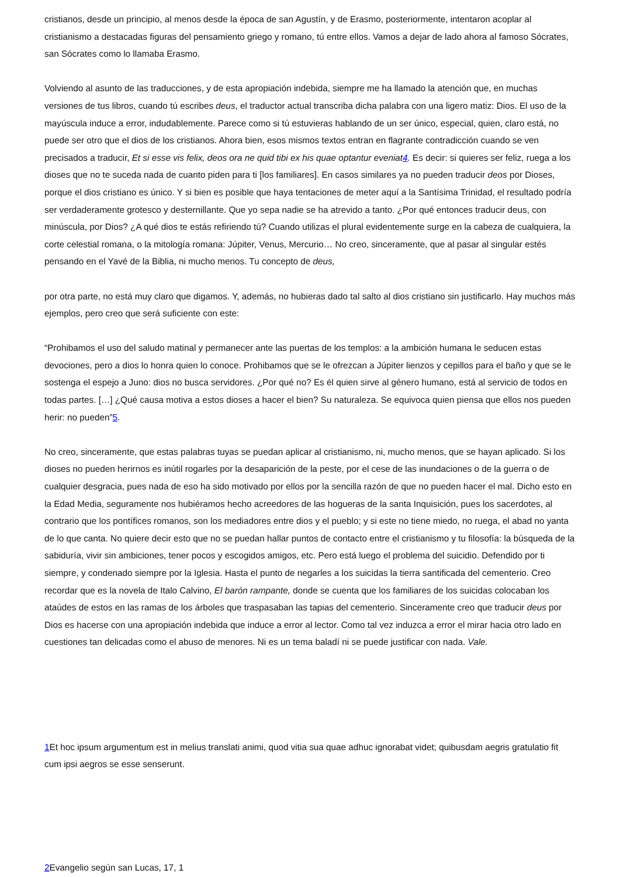cristianos, desde un principio, al menos desde la época de san Agustín, y de Erasmo, posteriormente, intentaron acoplar al cristianismo a destacadas figuras del pensamiento griego y romano, tú entre ellos. Vamos a dejar de lado ahora al famoso Sócrates, san Sócrates como lo llamaba Erasmo.
Volviendo al asunto de las traducciones, y de esta apropiación indebida, siempre me ha llamado la atención que, en muchas versiones de tus libros, cuando tú escribes deus, el traductor actual transcriba dicha palabra con una ligero matiz: Dios. El uso de la mayúscula induce a error, indudablemente. Parece como si tú estuvieras hablando de un ser único, especial, quien, claro está, no puede ser otro que el dios de los cristianos. Ahora bien, esos mismos textos entran en flagrante contradicción cuando se ven precisados a traducir, Et si esse vis felix, deos ora ne quid tibi ex his quae optantur eveniat4. Es decir: si quieres ser feliz, ruega a los dioses que no te suceda nada de cuanto piden para ti [los familiares]. En casos similares ya no pueden traducir deos por Dioses, porque el dios cristiano es único. Y si bien es posible que haya tentaciones de meter aquí a la Santísima Trinidad, el resultado podría ser verdaderamente grotesco y desternillante. Que yo sepa nadie se ha atrevido a tanto. ¿Por qué entonces traducir deus, con minúscula, por Dios? ¿A qué dios te estás refiriendo tú? Cuando utilizas el plural evidentemente surge en la cabeza de cualquiera, la corte celestial romana, o la mitología romana: Júpiter, Venus, Mercurio… No creo, sinceramente, que al pasar al singular estés pensando en el Yavé de la Biblia, ni mucho menos. Tu concepto de deus,
por otra parte, no está muy claro que digamos. Y, además, no hubieras dado tal salto al dios cristiano sin justificarlo. Hay muchos más ejemplos, pero creo que será suficiente con este:
“Prohibamos el uso del saludo matinal y permanecer ante las puertas de los templos: a la ambición humana le seducen estas devociones, pero a dios lo honra quien lo conoce. Prohibamos que se le ofrezcan a Júpiter lienzos y cepillos para el baño y que se le sostenga el espejo a Juno: dios no busca servidores. ¿Por qué no? Es él quien sirve al género humano, está al servicio de todos en todas partes. […] ¿Qué causa motiva a estos dioses a hacer el bien? Su naturaleza. Se equivoca quien piensa que ellos nos pueden herir: no pueden”5.
No creo, sinceramente, que estas palabras tuyas se puedan aplicar al cristianismo, ni, mucho menos, que se hayan aplicado. Si los dioses no pueden herirnos es inútil rogarles por la desaparición de la peste, por el cese de las inundaciones o de la guerra o de cualquier desgracia, pues nada de eso ha sido motivado por ellos por la sencilla razón de que no pueden hacer el mal. Dicho esto en la Edad Media, seguramente nos hubiéramos hecho acreedores de las hogueras de la santa Inquisición, pues los sacerdotes, al contrario que los pontífices romanos, son los mediadores entre dios y el pueblo; y si este no tiene miedo, no ruega, el abad no yanta de lo que canta. No quiere decir esto que no se puedan hallar puntos de contacto entre el cristianismo y tu filosofía: la búsqueda de la sabiduría, vivir sin ambiciones, tener pocos y escogidos amigos, etc. Pero está luego el problema del suicidio. Defendido por ti siempre, y condenado siempre por la Iglesia. Hasta el punto de negarles a los suicidas la tierra santificada del cementerio. Creo recordar que es la novela de Italo Calvino, El barón rampante, donde se cuenta que los familiares de los suicidas colocaban los ataúdes de estos en las ramas de los árboles que traspasaban las tapias del cementerio. Sinceramente creo que traducir deus por Dios es hacerse con una apropiación indebida que induce a error al lector. Como tal vez induzca a error el mirar hacia otro lado en cuestiones tan delicadas como el abuso de menores. Ni es un tema baladí ni se puede justificar con nada. Vale.
1 Et hoc ipsum argumentum est in melius translati animi, quod vitia sua quae adhuc ignorabat videt; quibusdam aegris gratulatio fit cum ipsi aegros se esse senserunt.
2 Evangelio según san Lucas, 17, 1